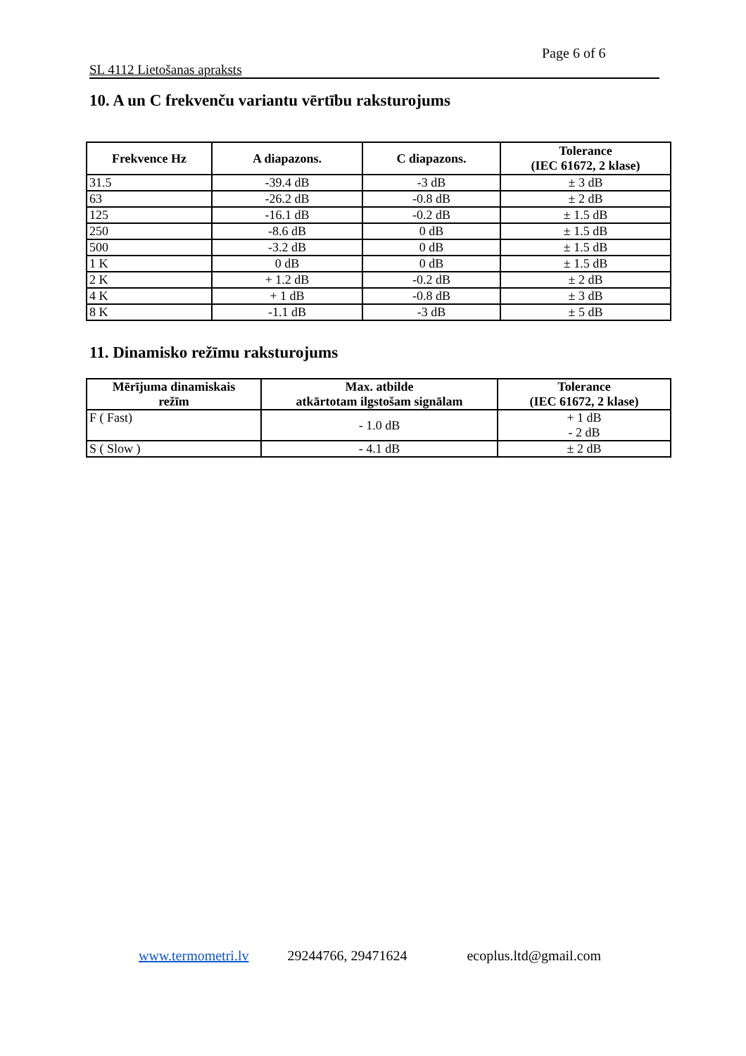Page 6 of 6
SL 4112 Lietošanas apraksts
10. A un C frekvenču variantu vērtību raksturojums
| Frekvence Hz | A diapazons. | C diapazons. | Tolerance (IEC 61672, 2 klase) |
| --- | --- | --- | --- |
| 31.5 | -39.4 dB | -3 dB | ± 3 dB |
| 63 | -26.2 dB | -0.8 dB | ± 2 dB |
| 125 | -16.1 dB | -0.2 dB | ± 1.5 dB |
| 250 | -8.6 dB | 0 dB | ± 1.5 dB |
| 500 | -3.2 dB | 0 dB | ± 1.5 dB |
| 1 K | 0 dB | 0 dB | ± 1.5 dB |
| 2 K | + 1.2 dB | -0.2 dB | ± 2 dB |
| 4 K | + 1 dB | -0.8 dB | ± 3 dB |
| 8 K | -1.1 dB | -3 dB | ± 5 dB |
11. Dinamisko režīmu raksturojums
| Mērījuma dinamiskais režīm | Max. atbilde atkārtotam ilgstošam signālam | Tolerance (IEC 61672, 2 klase) |
| --- | --- | --- |
| F ( Fast) | - 1.0 dB | + 1 dB - 2 dB |
| S ( Slow ) | - 4.1 dB | ± 2 dB |
www.termometri.lv 29244766, 29471624 ecoplus.ltd@gmail.com